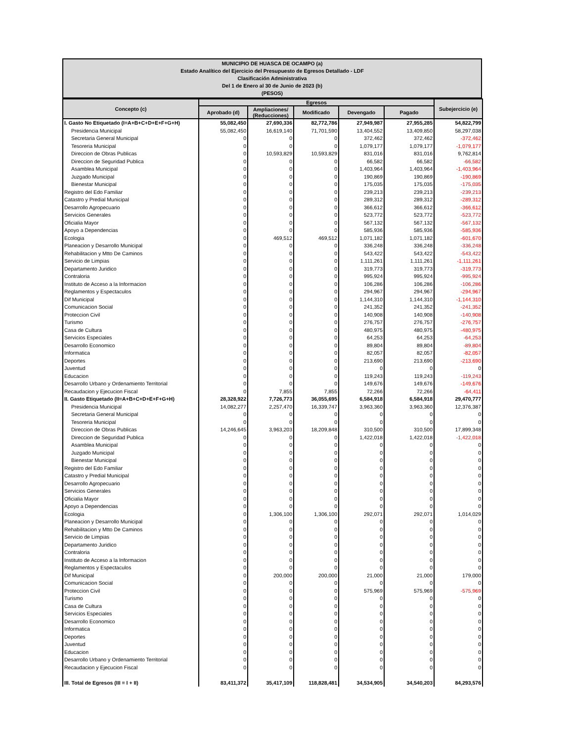MUNICIPIO DE HUASCA DE OCAMPO (a)
Estado Analítico del Ejercicio del Presupuesto de Egresos Detallado - LDF
Clasificación Administrativa
Del 1 de Enero al 30 de Junio de 2023 (b)
(PESOS)
| Concepto (c) | Egresos | | | | | Subejercicio (e) |
| --- | --- | --- | --- | --- | --- | --- |
| | Aprobado (d) | Ampliaciones/ (Reducciones) | Modificado | Devengado | Pagado | |
| I. Gasto No Etiquetado (I=A+B+C+D+E+F+G+H) | 55,082,450 | 27,690,336 | 82,772,786 | 27,949,987 | 27,955,285 | 54,822,799 |
| Presidencia Municipal | 55,082,450 | 16,619,140 | 71,701,590 | 13,404,552 | 13,409,850 | 58,297,038 |
| Secretaria General Municipal | 0 | 0 | 0 | 372,462 | 372,462 | -372,462 |
| Tesoreria Municipal | 0 | 0 | 0 | 1,079,177 | 1,079,177 | -1,079,177 |
| Direccion de Obras Publicas | 0 | 10,593,829 | 10,593,829 | 831,016 | 831,016 | 9,762,814 |
| Direccion de Seguridad Publica | 0 | 0 | 0 | 66,582 | 66,582 | -66,582 |
| Asamblea Municipal | 0 | 0 | 0 | 1,403,964 | 1,403,964 | -1,403,964 |
| Juzgado Municipal | 0 | 0 | 0 | 190,869 | 190,869 | -190,869 |
| Bienestar Municipal | 0 | 0 | 0 | 175,035 | 175,035 | -175,035 |
| Registro del Edo Familiar | 0 | 0 | 0 | 239,213 | 239,213 | -239,213 |
| Catastro y Predial Municipal | 0 | 0 | 0 | 289,312 | 289,312 | -289,312 |
| Desarrollo Agropecuario | 0 | 0 | 0 | 366,612 | 366,612 | -366,612 |
| Servicios Generales | 0 | 0 | 0 | 523,772 | 523,772 | -523,772 |
| Oficialia Mayor | 0 | 0 | 0 | 567,132 | 567,132 | -567,132 |
| Apoyo a Dependencias | 0 | 0 | 0 | 585,936 | 585,936 | -585,936 |
| Ecologia | 0 | 469,512 | 469,512 | 1,071,182 | 1,071,182 | -601,670 |
| Planeacion y Desarrollo Municipal | 0 | 0 | 0 | 336,248 | 336,248 | -336,248 |
| Rehabilitacion y Mtto De Caminos | 0 | 0 | 0 | 543,422 | 543,422 | -543,422 |
| Servicio de Limpias | 0 | 0 | 0 | 1,111,261 | 1,111,261 | -1,111,261 |
| Departamento Juridico | 0 | 0 | 0 | 319,773 | 319,773 | -319,773 |
| Contraloria | 0 | 0 | 0 | 995,924 | 995,924 | -995,924 |
| Instituto de Acceso a la Informacion | 0 | 0 | 0 | 106,286 | 106,286 | -106,286 |
| Reglamentos y Espectaculos | 0 | 0 | 0 | 294,967 | 294,967 | -294,967 |
| Dif Municipal | 0 | 0 | 0 | 1,144,310 | 1,144,310 | -1,144,310 |
| Comunicacion Social | 0 | 0 | 0 | 241,352 | 241,352 | -241,352 |
| Proteccion Civil | 0 | 0 | 0 | 140,908 | 140,908 | -140,908 |
| Turismo | 0 | 0 | 0 | 276,757 | 276,757 | -276,757 |
| Casa de Cultura | 0 | 0 | 0 | 480,975 | 480,975 | -480,975 |
| Servicios Especiales | 0 | 0 | 0 | 64,253 | 64,253 | -64,253 |
| Desarrollo Economico | 0 | 0 | 0 | 89,804 | 89,804 | -89,804 |
| Informatica | 0 | 0 | 0 | 82,057 | 82,057 | -82,057 |
| Deportes | 0 | 0 | 0 | 213,690 | 213,690 | -213,690 |
| Juventud | 0 | 0 | 0 | 0 | 0 | 0 |
| Educacion | 0 | 0 | 0 | 119,243 | 119,243 | -119,243 |
| Desarrollo Urbano y Ordenamiento Territorial | 0 | 0 | 0 | 149,676 | 149,676 | -149,676 |
| Recaudacion y Ejecucion Fiscal | 0 | 7,855 | 7,855 | 72,266 | 72,266 | -64,411 |
| II. Gasto Etiquetado (II=A+B+C+D+E+F+G+H) | 28,328,922 | 7,726,773 | 36,055,695 | 6,584,918 | 6,584,918 | 29,470,777 |
| Presidencia Municipal | 14,082,277 | 2,257,470 | 16,339,747 | 3,963,360 | 3,963,360 | 12,376,387 |
| Secretaria General Municipal | 0 | 0 | 0 | 0 | 0 | 0 |
| Tesoreria Municipal | 0 | 0 | 0 | 0 | 0 | 0 |
| Direccion de Obras Publicas | 14,246,645 | 3,963,203 | 18,209,848 | 310,500 | 310,500 | 17,899,348 |
| Direccion de Seguridad Publica | 0 | 0 | 0 | 1,422,018 | 1,422,018 | -1,422,018 |
| Asamblea Municipal | 0 | 0 | 0 | 0 | 0 | 0 |
| Juzgado Municipal | 0 | 0 | 0 | 0 | 0 | 0 |
| Bienestar Municipal | 0 | 0 | 0 | 0 | 0 | 0 |
| Registro del Edo Familiar | 0 | 0 | 0 | 0 | 0 | 0 |
| Catastro y Predial Municipal | 0 | 0 | 0 | 0 | 0 | 0 |
| Desarrollo Agropecuario | 0 | 0 | 0 | 0 | 0 | 0 |
| Servicios Generales | 0 | 0 | 0 | 0 | 0 | 0 |
| Oficialia Mayor | 0 | 0 | 0 | 0 | 0 | 0 |
| Apoyo a Dependencias | 0 | 0 | 0 | 0 | 0 | 0 |
| Ecologia | 0 | 1,306,100 | 1,306,100 | 292,071 | 292,071 | 1,014,029 |
| Planeacion y Desarrollo Municipal | 0 | 0 | 0 | 0 | 0 | 0 |
| Rehabilitacion y Mtto De Caminos | 0 | 0 | 0 | 0 | 0 | 0 |
| Servicio de Limpias | 0 | 0 | 0 | 0 | 0 | 0 |
| Departamento Juridico | 0 | 0 | 0 | 0 | 0 | 0 |
| Contraloria | 0 | 0 | 0 | 0 | 0 | 0 |
| Instituto de Acceso a la Informacion | 0 | 0 | 0 | 0 | 0 | 0 |
| Reglamentos y Espectaculos | 0 | 0 | 0 | 0 | 0 | 0 |
| Dif Municipal | 0 | 200,000 | 200,000 | 21,000 | 21,000 | 179,000 |
| Comunicacion Social | 0 | 0 | 0 | 0 | 0 | 0 |
| Proteccion Civil | 0 | 0 | 0 | 575,969 | 575,969 | -575,969 |
| Turismo | 0 | 0 | 0 | 0 | 0 | 0 |
| Casa de Cultura | 0 | 0 | 0 | 0 | 0 | 0 |
| Servicios Especiales | 0 | 0 | 0 | 0 | 0 | 0 |
| Desarrollo Economico | 0 | 0 | 0 | 0 | 0 | 0 |
| Informatica | 0 | 0 | 0 | 0 | 0 | 0 |
| Deportes | 0 | 0 | 0 | 0 | 0 | 0 |
| Juventud | 0 | 0 | 0 | 0 | 0 | 0 |
| Educacion | 0 | 0 | 0 | 0 | 0 | 0 |
| Desarrollo Urbano y Ordenamiento Territorial | 0 | 0 | 0 | 0 | 0 | 0 |
| Recaudacion y Ejecucion Fiscal | 0 | 0 | 0 | 0 | 0 | 0 |
| III. Total de Egresos (III = I + II) | 83,411,372 | 35,417,109 | 118,828,481 | 34,534,905 | 34,540,203 | 84,293,576 |